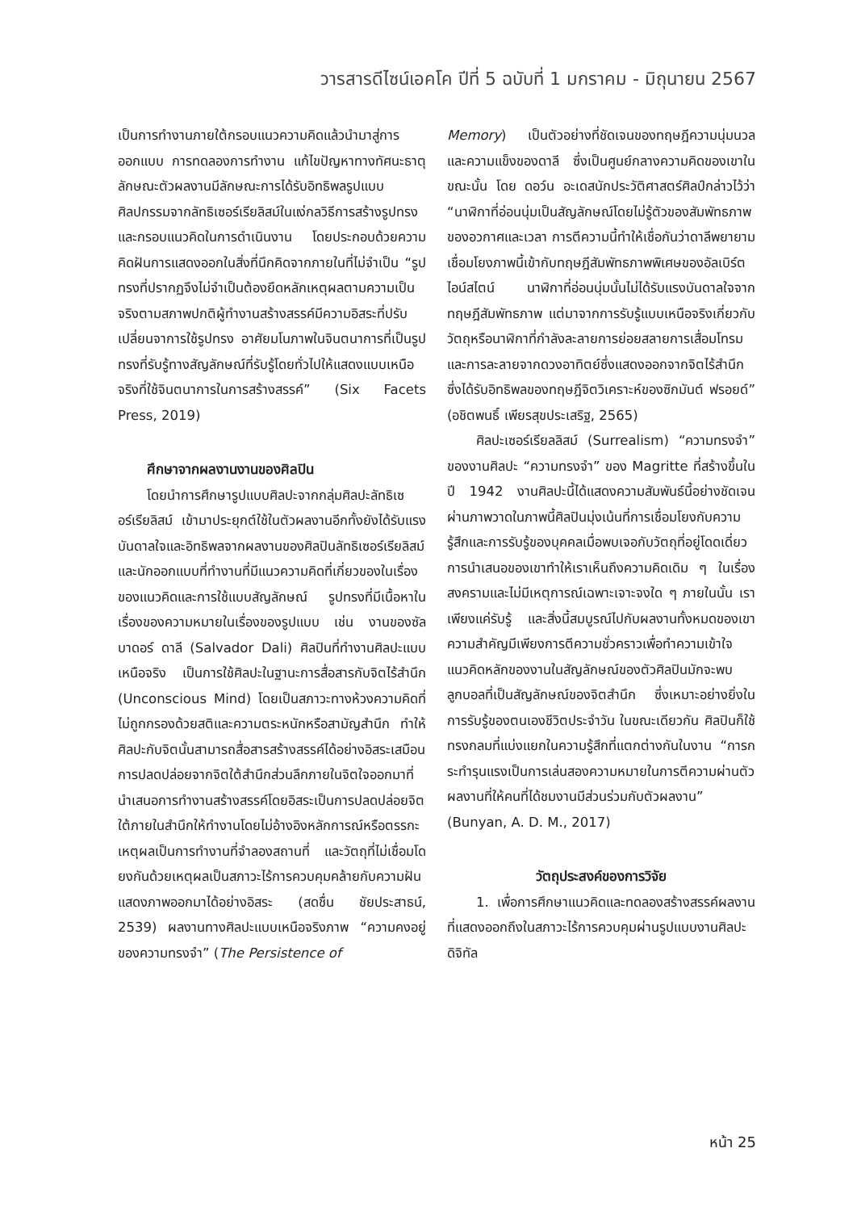วารสารดีไซน์เอคโค ปีที่ 5 ฉบับที่ 1 มกราคม - มิถุนายน 2567
เป็นการทำงานภายใต้กรอบแนวความคิดแล้วนำมาสู่การออกแบบ การทดลองการทำงาน แก้ไขปัญหาทางทัศนะธาตุ ลักษณะตัวผลงานมีลักษณะการได้รับอิทธิพลรูปแบบศิลปกรรมจากลัทธิเซอร์เรียลิสม์ในแง่กลวิธีการสร้างรูปทรงและกรอบแนวคิดในการดำเนินงาน โดยประกอบด้วยความคิดฝันการแสดงออกในสิ่งที่นึกคิดจากภายในที่ไม่จำเป็น “รูปทรงที่ปรากฏจึงไม่จำเป็นต้องยึดหลักเหตุผลตามความเป็นจริงตามสภาพปกติผู้ทำงานสร้างสรรค์มีความอิสระที่ปรับเปลี่ยนจาการใช้รูปทรง อาศัยมโนภาพในจินตนาการที่เป็นรูปทรงที่รับรู้ทางสัญลักษณ์ที่รับรู้โดยทั่วไปให้แสดงแบบเหนือจริงที่ใช้จินตนาการในการสร้างสรรค์” (Six Facets Press, 2019)
ศึกษาจากผลงานงานของศิลปิน
โดยนำการศึกษารูปแบบศิลปะจากกลุ่มศิลปะลัทธิเซอร์เรียลิสม์ เข้ามาประยุกต์ใช้ในตัวผลงานอีกทั้งยังได้รับแรงบันดาลใจและอิทธิพลจากผลงานของศิลปินลัทธิเซอร์เรียลิสม์และนักออกแบบที่ทำงานที่มีแนวความคิดที่เกี่ยวของในเรื่องของแนวคิดและการใช้แบบสัญลักษณ์ รูปทรงที่มีเนื้อหาในเรื่องของความหมายในเรื่องของรูปแบบ เช่น งานของซัลบาดอร์ ดาลี (Salvador Dali) ศิลปินที่ทำงานศิลปะแบบเหนือจริง เป็นการใช้ศิลปะในฐานะการสื่อสารกับจิตไร้สำนึก (Unconscious Mind) โดยเป็นสภาวะทางห้วงความคิดที่ไม่ถูกกรองด้วยสติและความตระหนักหรือสามัญสำนึก ทำให้ศิลปะกับจิตนั้นสามารถสื่อสารสร้างสรรค์ได้อย่างอิสระเสมือนการปลดปล่อยจากจิตใต้สำนึกส่วนลึกภายในจิตใจออกมาที่นำเสนอการทำงานสร้างสรรค์โดยอิสระเป็นการปลดปล่อยจิตใต้ภายในสำนึกให้ทำงานโดยไม่อ้างอิงหลักการณ์หรือตรรกะเหตุผลเป็นการทำงานที่จำลองสถานที่ และวัตถุที่ไม่เชื่อมโดยงกันด้วยเหตุผลเป็นสภาวะไร้การควบคุมคล้ายกับความฝันแสดงภาพออกมาได้อย่างอิสระ (สดชื่น ชัยประสาธน์, 2539) ผลงานทางศิลปะแบบเหนือจริงภาพ “ความคงอยู่ของความทรงจำ” (The Persistence of
Memory) เป็นตัวอย่างที่ชัดเจนของทฤษฎีความนุ่มนวลและความแข็งของดาลี ซึ่งเป็นศูนย์กลางความคิดของเขาในขณะนั้น โดย ดอว์น อะเดสนักประวัติศาสตร์ศิลป์กล่าวไว้ว่า “นาฬิกาที่อ่อนนุ่มเป็นสัญลักษณ์โดยไม่รู้ตัวของสัมพัทธภาพของอวกาศและเวลา การตีความนี้ทำให้เชื่อกันว่าดาลีพยายามเชื่อมโยงภาพนี้เข้ากับทฤษฎีสัมพัทธภาพพิเศษของอัลเบิร์ต ไอน์สไตน์ นาฬิกาที่อ่อนนุ่มนั้นไม่ได้รับแรงบันดาลใจจากทฤษฎีสัมพัทธภาพ แต่มาจากการรับรู้แบบเหนือจริงเกี่ยวกับวัตถุหรือนาฬิกาที่กำลังละลายการย่อยสลายการเสื่อมโทรมและการละลายจากดวงอาทิตย์ซึ่งแสดงออกจากจิตไร้สำนึกซึ่งได้รับอิทธิพลของทฤษฎีจิตวิเคราะห์ของซิกมันต์ ฟรอยด์” (อชิตพนธิ์ เพียรสุขประเสริฐ, 2565)
ศิลปะเซอร์เรียลลิสม์ (Surrealism) “ความทรงจำ” ของงานศิลปะ “ความทรงจำ” ของ Magritte ที่สร้างขึ้นในปี 1942 งานศิลปะนี้ได้แสดงความสัมพันธ์นี้อย่างชัดเจนผ่านภาพวาดในภาพนี้ศิลปินมุ่งเน้นที่การเชื่อมโยงกับความรู้สึกและการรับรู้ของบุคคลเมื่อพบเจอกับวัตถุที่อยู่โดดเดี่ยวการนำเสนอของเขาทำให้เราเห็นถึงความคิดเดิม ๆ ในเรื่องสงครามและไม่มีเหตุการณ์เฉพาะเจาะจงใด ๆ ภายในนั้น เราเพียงแค่รับรู้ และสิ่งนี้สมบูรณ์ไปกับผลงานทั้งหมดของเขา ความสำคัญมีเพียงการตีความชั่วคราวเพื่อทำความเข้าใจแนวคิดหลักของงานในสัญลักษณ์ของตัวศิลปินมักจะพบลูกบอลที่เป็นสัญลักษณ์ของจิตสำนึก ซึ่งเหมาะอย่างยิ่งในการรับรู้ของตนเองชีวิตประจำวัน ในขณะเดียวกัน ศิลปินก็ใช้ทรงกลมที่แบ่งแยกในความรู้สึกที่แตกต่างกันในงาน “การกระทำรุนแรงเป็นการเล่นสองความหมายในการตีความผ่านตัวผลงานที่ให้คนที่ได้ชมงานมีส่วนร่วมกับตัวผลงาน” (Bunyan, A. D. M., 2017)
วัตถุประสงค์ของการวิจัย
1. เพื่อการศึกษาแนวคิดและทดลองสร้างสรรค์ผลงานที่แสดงออกถึงในสภาวะไร้การควบคุมผ่านรูปแบบงานศิลปะดิจิทัล
หน้า 25